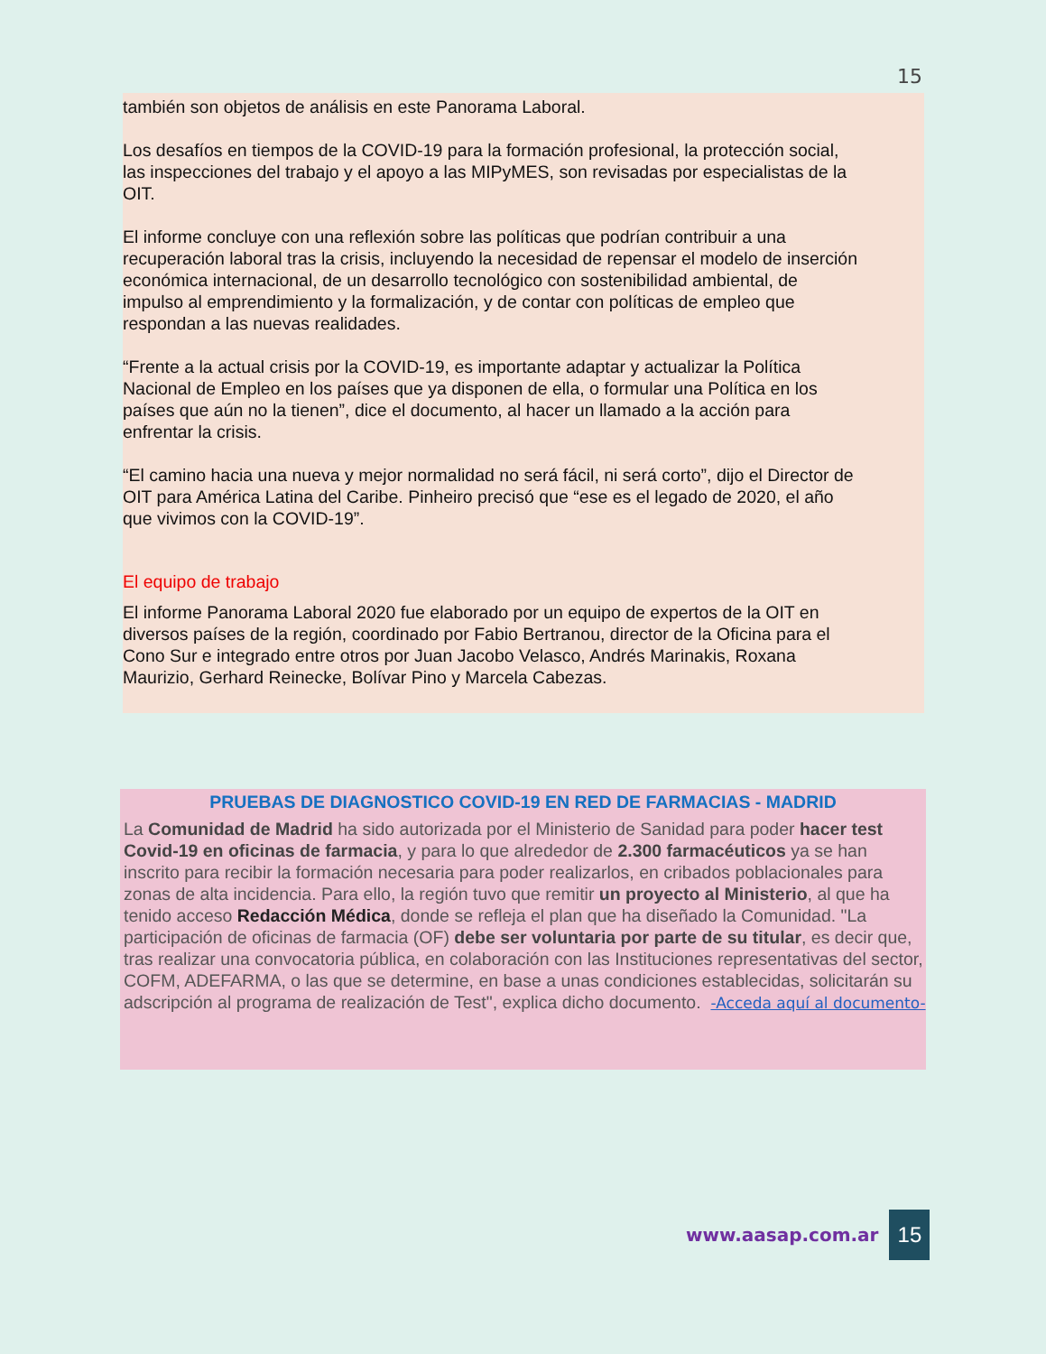15
también son objetos de análisis en este Panorama Laboral.
Los desafíos en tiempos de la COVID-19 para la formación profesional, la protección social, las inspecciones del trabajo y el apoyo a las MIPyMES, son revisadas por especialistas de la OIT.
El informe concluye con una reflexión sobre las políticas que podrían contribuir a una recuperación laboral tras la crisis, incluyendo la necesidad de repensar el modelo de inserción económica internacional, de un desarrollo tecnológico con sostenibilidad ambiental, de impulso al emprendimiento y la formalización, y de contar con políticas de empleo que respondan a las nuevas realidades.
“Frente a la actual crisis por la COVID-19, es importante adaptar y actualizar la Política Nacional de Empleo en los países que ya disponen de ella, o formular una Política en los países que aún no la tienen”, dice el documento, al hacer un llamado a la acción para enfrentar la crisis.
“El camino hacia una nueva y mejor normalidad no será fácil, ni será corto”, dijo el Director de OIT para América Latina del Caribe. Pinheiro precisó que “ese es el legado de 2020, el año que vivimos con la COVID-19”.
El equipo de trabajo
El informe Panorama Laboral 2020 fue elaborado por un equipo de expertos de la OIT en diversos países de la región, coordinado por Fabio Bertranou, director de la Oficina para el Cono Sur e integrado entre otros por Juan Jacobo Velasco, Andrés Marinakis, Roxana Maurizio, Gerhard Reinecke, Bolívar Pino y Marcela Cabezas.
PRUEBAS DE DIAGNOSTICO COVID-19 EN RED DE FARMACIAS - MADRID
La Comunidad de Madrid ha sido autorizada por el Ministerio de Sanidad para poder hacer test Covid-19 en oficinas de farmacia, y para lo que alrededor de 2.300 farmacéuticos ya se han inscrito para recibir la formación necesaria para poder realizarlos, en cribados poblacionales para zonas de alta incidencia. Para ello, la región tuvo que remitir un proyecto al Ministerio, al que ha tenido acceso Redacción Médica, donde se refleja el plan que ha diseñado la Comunidad. "La participación de oficinas de farmacia (OF) debe ser voluntaria por parte de su titular, es decir que, tras realizar una convocatoria pública, en colaboración con las Instituciones representativas del sector, COFM, ADEFARMA, o las que se determine, en base a unas condiciones establecidas, solicitarán su adscripción al programa de realización de Test", explica dicho documento. -Acceda aquí al documento-
www.aasap.com.ar 15